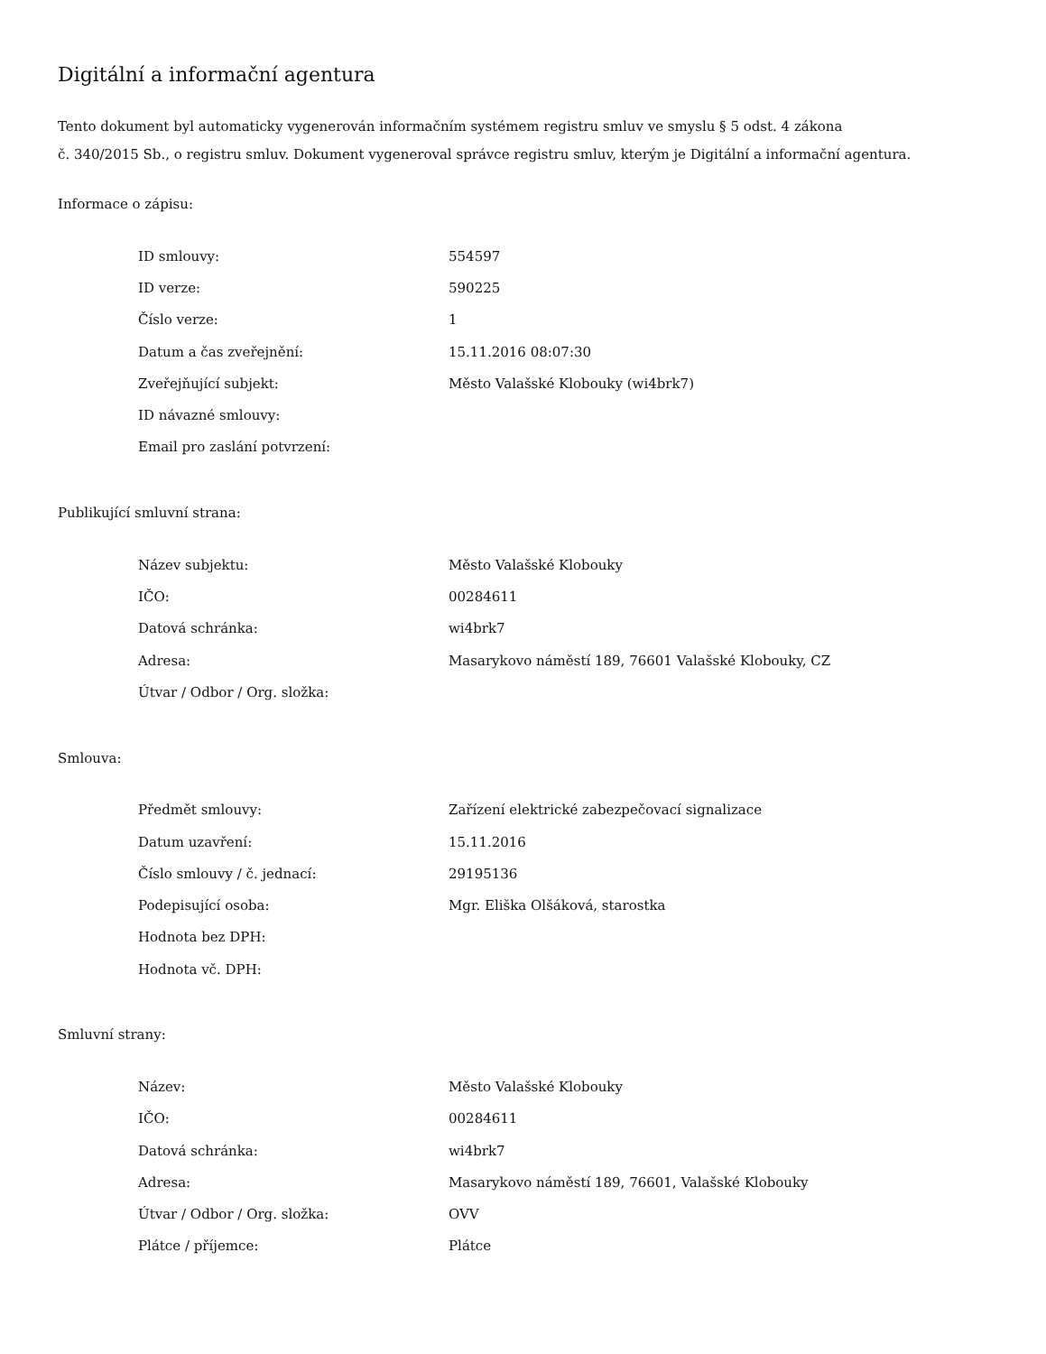Digitální a informační agentura
Tento dokument byl automaticky vygenerován informačním systémem registru smluv ve smyslu § 5 odst. 4 zákona
č. 340/2015 Sb., o registru smluv. Dokument vygeneroval správce registru smluv, kterým je Digitální a informační agentura.
Informace o zápisu:
| ID smlouvy: | 554597 |
| ID verze: | 590225 |
| Číslo verze: | 1 |
| Datum a čas zveřejnění: | 15.11.2016 08:07:30 |
| Zveřejňující subjekt: | Město Valašské Klobouky (wi4brk7) |
| ID návazné smlouvy: | |
| Email pro zaslání potvrzení: | |
Publikující smluvní strana:
| Název subjektu: | Město Valašské Klobouky |
| IČO: | 00284611 |
| Datová schránka: | wi4brk7 |
| Adresa: | Masarykovo náměstí 189, 76601 Valašské Klobouky, CZ |
| Útvar / Odbor / Org. složka: | |
Smlouva:
| Předmět smlouvy: | Zařízení elektrické zabezpečovací signalizace |
| Datum uzavření: | 15.11.2016 |
| Číslo smlouvy / č. jednací: | 29195136 |
| Podepisující osoba: | Mgr. Eliška Olšáková, starostka |
| Hodnota bez DPH: | |
| Hodnota vč. DPH: | |
Smluvní strany:
| Název: | Město Valašské Klobouky |
| IČO: | 00284611 |
| Datová schránka: | wi4brk7 |
| Adresa: | Masarykovo náměstí 189, 76601, Valašské Klobouky |
| Útvar / Odbor / Org. složka: | OVV |
| Plátce / příjemce: | Plátce |